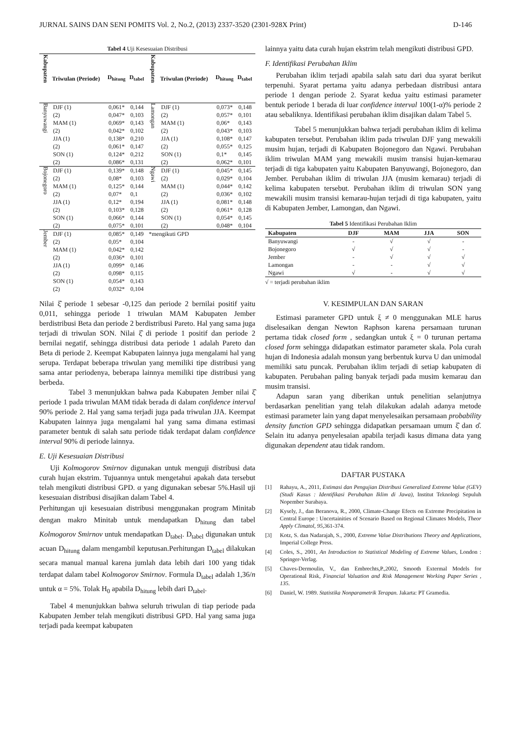JURNAL SAINS DAN SENI POMITS Vol. 2, No.2, (2013) 2337-3520 (2301-928X Print) D-146
Tabel 4 Uji Kesesuaian Distribusi
| Kabupaten | Triwulan (Periode) | D<sub>hitung</sub> | D<sub>tabel</sub> | Kabupaten | Triwulan (Periode) | D<sub>hitung</sub> | D<sub>tabel</sub> |
| --- | --- | --- | --- | --- | --- | --- | --- |
| Banyuwangi | DJF (1) | 0,061* | 0,144 | Lamongan | DJF (1) | 0,073* | 0,148 |
| | (2) | 0,047* | 0,103 | | (2) | 0,057* | 0,101 |
| | MAM (1) | 0,069* | 0,143 | | MAM (1) | 0,06* | 0,143 |
| | (2) | 0,042* | 0,102 | | (2) | 0,043* | 0,103 |
| | JJA (1) | 0,138* | 0,210 | | JJA (1) | 0,108* | 0,147 |
| | (2) | 0,061* | 0,147 | | (2) | 0,055* | 0,125 |
| | SON (1) | 0,124* | 0,212 | | SON (1) | 0,1* | 0,145 |
| | (2) | 0,086* | 0,131 | | (2) | 0,062* | 0,101 |
| Bojonegoro | DJF (1) | 0,139* | 0,148 | Ngawi | DJF (1) | 0,045* | 0,145 |
| | (2) | 0,08* | 0,103 | | (2) | 0,029* | 0,104 |
| | MAM (1) | 0,125* | 0,144 | | MAM (1) | 0,044* | 0,142 |
| | (2) | 0,07* | 0,1 | | (2) | 0,036* | 0,102 |
| | JJA (1) | 0,12* | 0,194 | | JJA (1) | 0,081* | 0,148 |
| | (2) | 0,103* | 0,128 | | (2) | 0,061* | 0,128 |
| | SON (1) | 0,066* | 0,144 | | SON (1) | 0,054* | 0,145 |
| | (2) | 0,075* | 0,101 | | (2) | 0,048* | 0,104 |
| Jember | DJF (1) | 0,085* | 0,149 | *mengikuti GPD | | | |
| | (2) | 0,05* | 0,104 | | | | |
| | MAM (1) | 0,042* | 0,142 | | | | |
| | (2) | 0,036* | 0,101 | | | | |
| | JJA (1) | 0,099* | 0,146 | | | | |
| | (2) | 0,098* | 0,115 | | | | |
| | SON (1) | 0,054* | 0,143 | | | | |
| | (2) | 0,032* | 0,104 | | | | |
Nilai ξ̂ periode 1 sebesar -0,125 dan periode 2 bernilai positif yaitu 0,011, sehingga periode 1 triwulan MAM Kabupaten Jember berdistribusi Beta dan periode 2 berdistribusi Pareto. Hal yang sama juga terjadi di triwulan SON. Nilai ξ̂ di periode 1 positif dan periode 2 bernilai negatif, sehingga distribusi data periode 1 adalah Pareto dan Beta di periode 2. Keempat Kabupaten lainnya juga mengalami hal yang serupa. Terdapat beberapa triwulan yang memiliki tipe distribusi yang sama antar periodenya, beberapa lainnya memiliki tipe distribusi yang berbeda.
Tabel 3 menunjukkan bahwa pada Kabupaten Jember nilai ξ̂ periode 1 pada triwulan MAM tidak berada di dalam confidence interval 90% periode 2. Hal yang sama terjadi juga pada triwulan JJA. Keempat Kabupaten lainnya juga mengalami hal yang sama dimana estimasi parameter bentuk di salah satu periode tidak terdapat dalam confidence interval 90% di periode lainnya.
E. Uji Kesesuaian Distribusi
Uji Kolmogorov Smirnov digunakan untuk menguji distribusi data curah hujan ekstrim. Tujuannya untuk mengetahui apakah data tersebut telah mengikuti distribusi GPD. α yang digunakan sebesar 5%.Hasil uji kesesuaian distribusi disajikan dalam Tabel 4.
Perhitungan uji kesesuaian distribusi menggunakan program Minitab dengan makro Minitab untuk mendapatkan D<sub>hitung</sub> dan tabel Kolmogorov Smirnov untuk mendapatkan D<sub>tabel</sub>. D<sub>tabel</sub> digunakan untuk acuan D<sub>hitung</sub> dalam mengambil keputusan.Perhitungan D<sub>tabel</sub> dilakukan secara manual manual karena jumlah data lebih dari 100 yang tidak terdapat dalam tabel Kolmogorov Smirnov. Formula D<sub>tabel</sub> adalah 1,36/n untuk α = 5%. Tolak H<sub>0</sub> apabila D<sub>hitung</sub> lebih dari D<sub>tabel</sub>.
Tabel 4 menunjukkan bahwa seluruh triwulan di tiap periode pada Kabupaten Jember telah mengikuti distribusi GPD. Hal yang sama juga terjadi pada keempat kabupaten
lainnya yaitu data curah hujan ekstrim telah mengikuti distribusi GPD.
F. Identifikasi Perubahan Iklim
Perubahan iklim terjadi apabila salah satu dari dua syarat berikut terpenuhi. Syarat pertama yaitu adanya perbedaan distribusi antara periode 1 dengan periode 2. Syarat kedua yaitu estimasi parameter bentuk periode 1 berada di luar confidence interval 100(1-α)% periode 2 atau sebaliknya. Identifikasi perubahan iklim disajikan dalam Tabel 5.
Tabel 5 menunjukkan bahwa terjadi perubahan iklim di kelima kabupaten tersebut. Perubahan iklim pada triwulan DJF yang mewakili musim hujan, terjadi di Kabupaten Bojonegoro dan Ngawi. Perubahan iklim triwulan MAM yang mewakili musim transisi hujan-kemarau terjadi di tiga kabupaten yaitu Kabupaten Banyuwangi, Bojonegoro, dan Jember. Perubahan iklim di triwulan JJA (musim kemarau) terjadi di kelima kabupaten tersebut. Perubahan iklim di triwulan SON yang mewakili musim transisi kemarau-hujan terjadi di tiga kabupaten, yaitu di Kabupaten Jember, Lamongan, dan Ngawi.
Tabel 5 Identifikasi Perubahan Iklim
| Kabupaten | DJF | MAM | JJA | SON |
| --- | --- | --- | --- | --- |
| Banyuwangi | - | √ | √ | - |
| Bojonegoro | √ | √ | √ | - |
| Jember | - | √ | √ | √ |
| Lamongan | - | - | √ | √ |
| Ngawi | √ | - | √ | √ |
√ = terjadi perubahan iklim
V. KESIMPULAN DAN SARAN
Estimasi parameter GPD untuk ξ ≠ 0 menggunakan MLE harus diselesaikan dengan Newton Raphson karena persamaan turunan pertama tidak closed form , sedangkan untuk ξ = 0 turunan pertama closed form sehingga didapatkan estimator parameter skala. Pola curah hujan di Indonesia adalah monsun yang berbentuk kurva U dan unimodal memiliki satu puncak. Perubahan iklim terjadi di setiap kabupaten di kabupaten. Perubahan paling banyak terjadi pada musim kemarau dan musim transisi.
Adapun saran yang diberikan untuk penelitian selanjutnya berdasarkan penelitian yang telah dilakukan adalah adanya metode estimasi parameter lain yang dapat menyelesaikan persamaan probability density function GPD sehingga didapatkan persamaan umum ξ̂ dan σ̂. Selain itu adanya penyelesaian apabila terjadi kasus dimana data yang digunakan dependent atau tidak random.
DAFTAR PUSTAKA
[1] Rahayu, A., 2011, Estimasi dan Pengujian Distribusi Generalized Extreme Value (GEV) (Studi Kasus : Identifikasi Perubahan Iklim di Jawa), Institut Teknologi Sepuluh Nopember Surabaya.
[2] Kysely, J., dan Beranova, R., 2000, Climate-Change Efects on Extreme Precipitation in Central Europe : Uncertainities of Scenario Based on Regional Climates Models, Theor Apply Climatol, 95, 361-374.
[3] Kotz, S. dan Nadarajah, S., 2000, Extreme Value Distributions Theory and Applications, Imperial College Press.
[4] Coles, S., 2001, An Introduction to Statistical Modeling of Extreme Values, London : Springer-Verlag.
[5] Chaves-Dermoulin, V., dan Embrechts,P.,2002, Smooth Extermal Models for Operational Risk, Financial Valuation and Risk Management Working Paper Series , 135.
[6] Daniel, W. 1989. Statistika Nonparametrik Terapan. Jakarta: PT Gramedia.